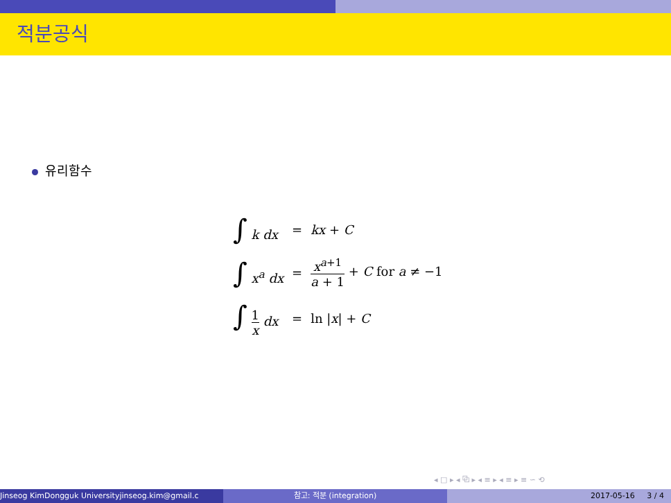적분공식
유리함수
| ∫ k dx | = | kx + C |
| ∫ x<sup>a</sup> dx | = | x<sup>a+1</sup> a + 1 + C for a ≠ −1 |
| ∫ 1 x dx | = | ln / x / + C |
◂ □ ▸ ◂ ⧉ ▸ ◂ ≡ ▸ ◂ ≡ ▸ ≡ ∽ ⟲
Jinseog KimDongguk Universityjinseog.kim@gmail.c 참고: 적분 (integration) 2017-05-16 3 / 4